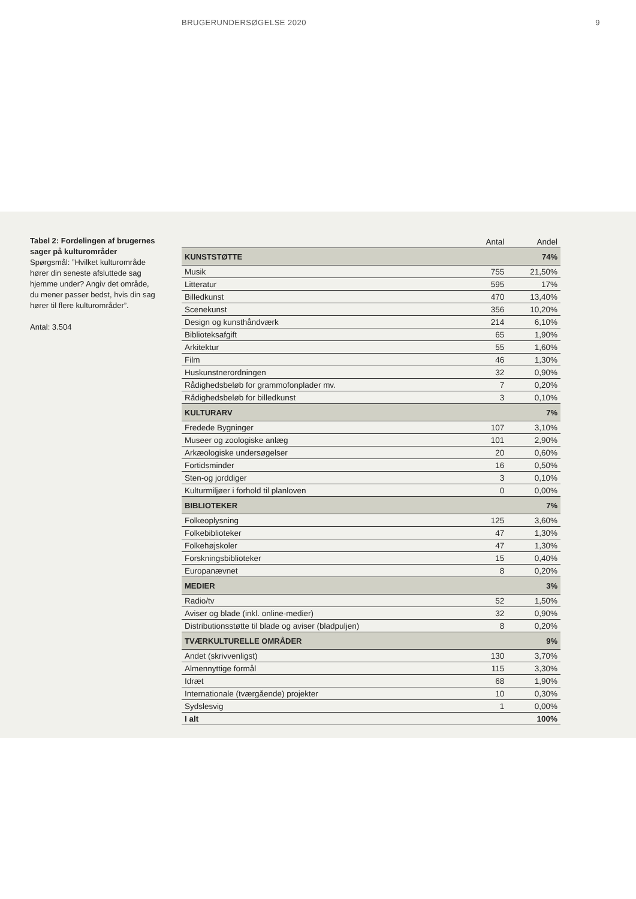BRUGERUNDERSØGELSE 2020 9
Tabel 2: Fordelingen af brugernes sager på kultur­områder
Spørgsmål: ”Hvilket kulturområde hører din seneste afsluttede sag hjemme under? Angiv det område, du mener passer bedst, hvis din sag hører til flere kulturområder”.
Antal: 3.504
| | Antal | Andel |
| --- | --- | --- |
| KUNSTSTØTTE | | 74% |
| Musik | 755 | 21,50% |
| Litteratur | 595 | 17% |
| Billedkunst | 470 | 13,40% |
| Scenekunst | 356 | 10,20% |
| Design og kunsthåndværk | 214 | 6,10% |
| Biblioteksafgift | 65 | 1,90% |
| Arkitektur | 55 | 1,60% |
| Film | 46 | 1,30% |
| Huskunstnerordningen | 32 | 0,90% |
| Rådighedsbeløb for grammofonplader mv. | 7 | 0,20% |
| Rådighedsbeløb for billedkunst | 3 | 0,10% |
| KULTURARV | | 7% |
| Fredede Bygninger | 107 | 3,10% |
| Museer og zoologiske anlæg | 101 | 2,90% |
| Arkæologiske undersøgelser | 20 | 0,60% |
| Fortidsminder | 16 | 0,50% |
| Sten-og jorddiger | 3 | 0,10% |
| Kulturmiljøer i forhold til planloven | 0 | 0,00% |
| BIBLIOTEKER | | 7% |
| Folkeoplysning | 125 | 3,60% |
| Folkebiblioteker | 47 | 1,30% |
| Folkehøjskoler | 47 | 1,30% |
| Forskningsbiblioteker | 15 | 0,40% |
| Europanævnet | 8 | 0,20% |
| MEDIER | | 3% |
| Radio/tv | 52 | 1,50% |
| Aviser og blade (inkl. online-medier) | 32 | 0,90% |
| Distributionsstøtte til blade og aviser (bladpuljen) | 8 | 0,20% |
| TVÆRKULTURELLE OMRÅDER | | 9% |
| Andet (skrivvenligst) | 130 | 3,70% |
| Almennyttige formål | 115 | 3,30% |
| Idræt | 68 | 1,90% |
| Internationale (tværgående) projekter | 10 | 0,30% |
| Sydslesvig | 1 | 0,00% |
| I alt | | 100% |